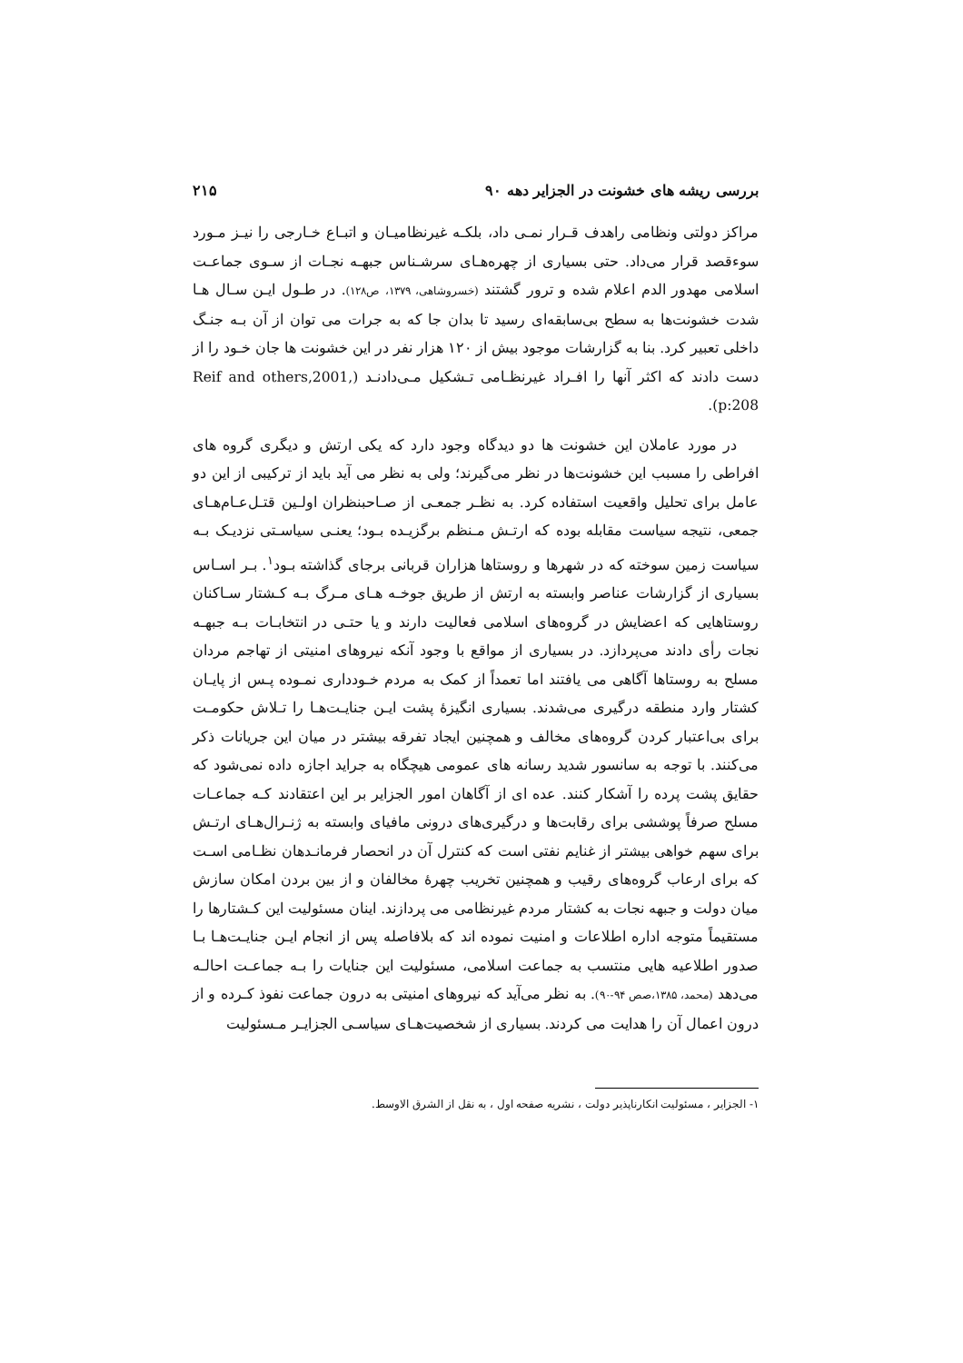بررسی ریشه های خشونت در الجزایر دهه ۹۰ ۲۱۵
مراکز دولتی ونظامی راهدف قـرار نمـی داد، بلکـه غیرنظامیـان و اتبـاع خـارجی را نیـز مـورد سوءقصد قرار می‌داد. حتی بسیاری از چهره‌هـای سرشـناس جبهـه نجـات از سـوی جماعـت اسلامی مهدور الدم اعلام شده و ترور گشتند (خسروشاهی، ۱۳۷۹، ص۱۲۸). در طـول ایـن سـال هـا شدت خشونت‌ها به سطح بی‌سابقه‌ای رسید تا بدان جا که به جرات می توان از آن بـه جنـگ داخلی تعبیر کرد. بنا به گزارشات موجود بیش از ۱۲۰ هزار نفر در این خشونت ها جان خـود را از دست دادند که اکثر آنها را افـراد غیرنظـامی تـشکیل مـی‌دادنـد (Reif and others,2001, p:208).
در مورد عاملان این خشونت ها دو دیدگاه وجود دارد که یکی ارتش و دیگری گروه های افراطی را مسبب این خشونت‌ها در نظر می‌گیرند؛ ولی به نظر می آید باید از ترکیبی از این دو عامل برای تحلیل واقعیت استفاده کرد. به نظـر جمعـی از صـاحبنظران اولـین قتـل‌عـام‌هـای جمعی، نتیجه سیاست مقابله بوده که ارتـش مـنظم برگزیـده بـود؛ یعنـی سیاسـتی نزدیـک بـه سیاست زمین سوخته که در شهرها و روستاها هزاران قربانی برجای گذاشته بـود<sup>۱</sup>. بـر اسـاس بسیاری از گزارشات عناصر وابسته به ارتش از طریق جوخـه هـای مـرگ بـه کـشتار سـاکنان روستاهایی که اعضایش در گروه‌های اسلامی فعالیت دارند و یا حتـی در انتخابـات بـه جبهـه نجات رأی دادند می‌پردازد. در بسیاری از مواقع با وجود آنکه نیروهای امنیتی از تهاجم مردان مسلح به روستاها آگاهی می یافتند اما تعمداً از کمک به مردم خـودداری نمـوده پـس از پایـان کشتار وارد منطقه درگیری می‌شدند. بسیاری انگیزهٔ پشت ایـن جنایـت‌هـا را تـلاش حکومـت برای بی‌اعتبار کردن گروه‌های مخالف و همچنین ایجاد تفرقه بیشتر در میان این جریانات ذکر می‌کنند. با توجه به سانسور شدید رسانه های عمومی هیچگاه به جراید اجازه داده نمی‌شود که حقایق پشت پرده را آشکار کنند. عده ای از آگاهان امور الجزایر بر این اعتقادند کـه جماعـات مسلح صرفاً پوششی برای رقابت‌ها و درگیری‌های درونی مافیای وابسته به ژنـرال‌هـای ارتـش برای سهم خواهی بیشتر از غنایم نفتی است که کنترل آن در انحصار فرمانـدهان نظـامی اسـت که برای ارعاب گروه‌های رقیب و همچنین تخریب چهرهٔ مخالفان و از بین بردن امکان سازش میان دولت و جبهه نجات به کشتار مردم غیرنظامی می پردازند. اینان مسئولیت این کـشتارها را مستقیماً متوجه اداره اطلاعات و امنیت نموده اند که بلافاصله پس از انجام ایـن جنایـت‌هـا بـا صدور اطلاعیه هایی منتسب به جماعت اسلامی، مسئولیت این جنایات را بـه جماعـت احالـه می‌دهد (محمد، ۱۳۸۵،صص ۹۴-۹۰). به نظر می‌آید که نیروهای امنیتی به درون جماعت نفوذ کـرده و از درون اعمال آن را هدایت می کردند. بسیاری از شخصیت‌هـای سیاسـی الجزایـر مـسئولیت
۱- الجزایر ، مسئولیت انکارناپذیر دولت ، نشریه صفحه اول ، به نقل از الشرق الاوسط.